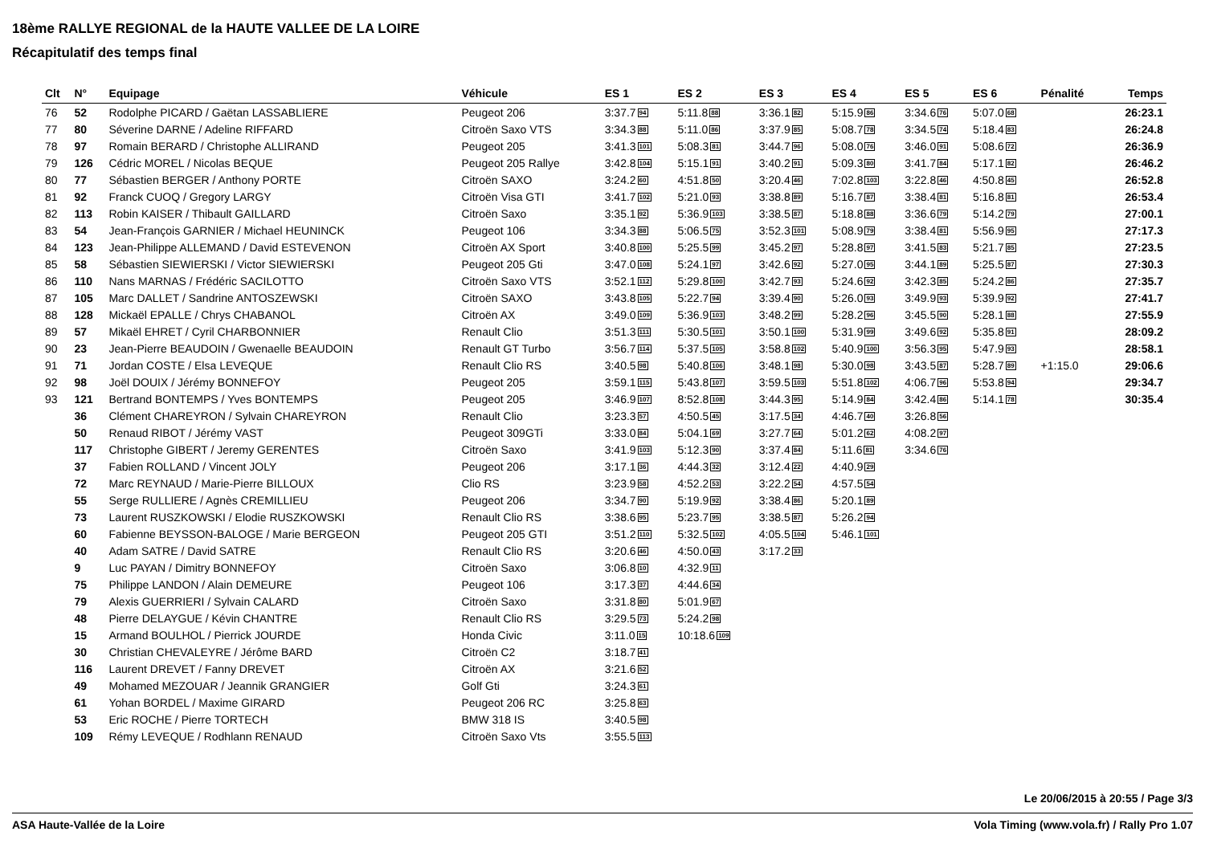18ème RALLYE REGIONAL de la HAUTE VALLEE DE LA LOIRE
Récapitulatif des temps final
| Clt | N° | Equipage | Véhicule | ES 1 | ES 2 | ES 3 | ES 4 | ES 5 | ES 6 | Pénalité | Temps |
| --- | --- | --- | --- | --- | --- | --- | --- | --- | --- | --- | --- |
| 76 | 52 | Rodolphe PICARD / Gaëtan LASSABLIERE | Peugeot 206 | 3:37.7 94 | 5:11.8 88 | 3:36.1 82 | 5:15.9 86 | 3:34.6 76 | 5:07.0 68 | | 26:23.1 |
| 77 | 80 | Séverine DARNE / Adeline RIFFARD | Citroën Saxo VTS | 3:34.3 88 | 5:11.0 86 | 3:37.9 85 | 5:08.7 78 | 3:34.5 74 | 5:18.4 83 | | 26:24.8 |
| 78 | 97 | Romain BERARD / Christophe ALLIRAND | Peugeot 205 | 3:41.3 101 | 5:08.3 81 | 3:44.7 96 | 5:08.0 76 | 3:46.0 91 | 5:08.6 72 | | 26:36.9 |
| 79 | 126 | Cédric MOREL / Nicolas BEQUE | Peugeot 205 Rallye | 3:42.8 104 | 5:15.1 91 | 3:40.2 91 | 5:09.3 80 | 3:41.7 84 | 5:17.1 82 | | 26:46.2 |
| 80 | 77 | Sébastien BERGER / Anthony PORTE | Citroën SAXO | 3:24.2 60 | 4:51.8 50 | 3:20.4 46 | 7:02.8 103 | 3:22.8 46 | 4:50.8 45 | | 26:52.8 |
| 81 | 92 | Franck CUOQ / Gregory LARGY | Citroën Visa GTI | 3:41.7 102 | 5:21.0 93 | 3:38.8 89 | 5:16.7 87 | 3:38.4 81 | 5:16.8 81 | | 26:53.4 |
| 82 | 113 | Robin KAISER / Thibault GAILLARD | Citroën Saxo | 3:35.1 92 | 5:36.9 103 | 3:38.5 87 | 5:18.8 88 | 3:36.6 79 | 5:14.2 79 | | 27:00.1 |
| 83 | 54 | Jean-François GARNIER / Michael HEUNINCK | Peugeot 106 | 3:34.3 88 | 5:06.5 75 | 3:52.3 101 | 5:08.9 79 | 3:38.4 81 | 5:56.9 95 | | 27:17.3 |
| 84 | 123 | Jean-Philippe ALLEMAND / David ESTEVENON | Citroën AX Sport | 3:40.8 100 | 5:25.5 99 | 3:45.2 97 | 5:28.8 97 | 3:41.5 83 | 5:21.7 85 | | 27:23.5 |
| 85 | 58 | Sébastien SIEWIERSKI / Victor SIEWIERSKI | Peugeot 205 Gti | 3:47.0 108 | 5:24.1 97 | 3:42.6 92 | 5:27.0 95 | 3:44.1 89 | 5:25.5 87 | | 27:30.3 |
| 86 | 110 | Nans MARNAS / Frédéric SACILOTTO | Citroën Saxo VTS | 3:52.1 112 | 5:29.8 100 | 3:42.7 93 | 5:24.6 92 | 3:42.3 85 | 5:24.2 86 | | 27:35.7 |
| 87 | 105 | Marc DALLET / Sandrine ANTOSZEWSKI | Citroën SAXO | 3:43.8 105 | 5:22.7 94 | 3:39.4 90 | 5:26.0 93 | 3:49.9 93 | 5:39.9 92 | | 27:41.7 |
| 88 | 128 | Mickaël EPALLE / Chrys CHABANOL | Citroën AX | 3:49.0 109 | 5:36.9 103 | 3:48.2 99 | 5:28.2 96 | 3:45.5 90 | 5:28.1 88 | | 27:55.9 |
| 89 | 57 | Mikaël EHRET / Cyril CHARBONNIER | Renault Clio | 3:51.3 111 | 5:30.5 101 | 3:50.1 100 | 5:31.9 99 | 3:49.6 92 | 5:35.8 91 | | 28:09.2 |
| 90 | 23 | Jean-Pierre BEAUDOIN / Gwenaelle BEAUDOIN | Renault GT Turbo | 3:56.7 114 | 5:37.5 105 | 3:58.8 102 | 5:40.9 100 | 3:56.3 95 | 5:47.9 93 | | 28:58.1 |
| 91 | 71 | Jordan COSTE / Elsa LEVEQUE | Renault Clio RS | 3:40.5 98 | 5:40.8 106 | 3:48.1 98 | 5:30.0 98 | 3:43.5 87 | 5:28.7 89 | +1:15.0 | 29:06.6 |
| 92 | 98 | Joël DOUIX / Jérémy BONNEFOY | Peugeot 205 | 3:59.1 115 | 5:43.8 107 | 3:59.5 103 | 5:51.8 102 | 4:06.7 96 | 5:53.8 94 | | 29:34.7 |
| 93 | 121 | Bertrand BONTEMPS / Yves BONTEMPS | Peugeot 205 | 3:46.9 107 | 8:52.8 108 | 3:44.3 95 | 5:14.9 84 | 3:42.4 86 | 5:14.1 78 | | 30:35.4 |
| | 36 | Clément CHAREYRON / Sylvain CHAREYRON | Renault Clio | 3:23.3 57 | 4:50.5 45 | 3:17.5 34 | 4:46.7 40 | 3:26.8 56 | | | |
| | 50 | Renaud RIBOT / Jérémy VAST | Peugeot 309GTi | 3:33.0 84 | 5:04.1 69 | 3:27.7 64 | 5:01.2 62 | 4:08.2 97 | | | |
| | 117 | Christophe GIBERT / Jeremy GERENTES | Citroën Saxo | 3:41.9 103 | 5:12.3 90 | 3:37.4 84 | 5:11.6 81 | 3:34.6 76 | | | |
| | 37 | Fabien ROLLAND / Vincent JOLY | Peugeot 206 | 3:17.1 36 | 4:44.3 32 | 3:12.4 22 | 4:40.9 29 | | | | |
| | 72 | Marc REYNAUD / Marie-Pierre BILLOUX | Clio RS | 3:23.9 58 | 4:52.2 53 | 3:22.2 54 | 4:57.5 54 | | | | |
| | 55 | Serge RULLIERE / Agnès CREMILLIEU | Peugeot 206 | 3:34.7 90 | 5:19.9 92 | 3:38.4 86 | 5:20.1 89 | | | | |
| | 73 | Laurent RUSZKOWSKI / Elodie RUSZKOWSKI | Renault Clio RS | 3:38.6 95 | 5:23.7 95 | 3:38.5 87 | 5:26.2 94 | | | | |
| | 60 | Fabienne BEYSSON-BALOGE / Marie BERGEON | Peugeot 205 GTI | 3:51.2 110 | 5:32.5 102 | 4:05.5 104 | 5:46.1 101 | | | | |
| | 40 | Adam SATRE / David SATRE | Renault Clio RS | 3:20.6 46 | 4:50.0 43 | 3:17.2 33 | | | | | |
| | 9 | Luc PAYAN / Dimitry BONNEFOY | Citroën Saxo | 3:06.8 10 | 4:32.9 11 | | | | | | |
| | 75 | Philippe LANDON / Alain DEMEURE | Peugeot 106 | 3:17.3 37 | 4:44.6 34 | | | | | | |
| | 79 | Alexis GUERRIERI / Sylvain CALARD | Citroën Saxo | 3:31.8 80 | 5:01.9 67 | | | | | | |
| | 48 | Pierre DELAYGUE / Kévin CHANTRE | Renault Clio RS | 3:29.5 73 | 5:24.2 98 | | | | | | |
| | 15 | Armand BOULHOL / Pierrick JOURDE | Honda Civic | 3:11.0 15 | 10:18.6 109 | | | | | | |
| | 30 | Christian CHEVALEYRE / Jérôme BARD | Citroën C2 | 3:18.7 41 | | | | | | | |
| | 116 | Laurent DREVET / Fanny DREVET | Citroën AX | 3:21.6 52 | | | | | | | |
| | 49 | Mohamed MEZOUAR / Jeannik GRANGIER | Golf Gti | 3:24.3 61 | | | | | | | |
| | 61 | Yohan BORDEL / Maxime GIRARD | Peugeot 206 RC | 3:25.8 63 | | | | | | | |
| | 53 | Eric ROCHE / Pierre TORTECH | BMW 318 IS | 3:40.5 98 | | | | | | | |
| | 109 | Rémy LEVEQUE / Rodhlann RENAUD | Citroën Saxo Vts | 3:55.5 113 | | | | | | | |
Le 20/06/2015 à 20:55 / Page 3/3
ASA Haute-Vallée de la Loire Vola Timing (www.vola.fr) / Rally Pro 1.07